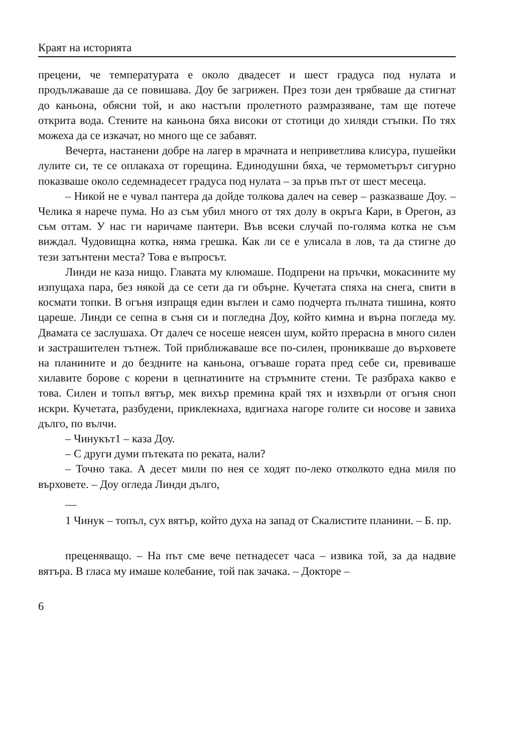Краят на историята
прецени, че температурата е около двадесет и шест градуса под нулата и продължаваше да се повишава. Доу бе загрижен. През този ден трябваше да стигнат до каньона, обясни той, и ако настъпи пролетното размразяване, там ще потече открита вода. Стените на каньона бяха високи от стотици до хиляди стъпки. По тях можеха да се изкачат, но много ще се забавят.
Вечерта, настанени добре на лагер в мрачната и неприветлива клисура, пушейки лулите си, те се оплакаха от горещина. Единодушни бяха, че термометърът сигурно показваше около седемнадесет градуса под нулата – за пръв път от шест месеца.
– Никой не е чувал пантера да дойде толкова далеч на север – разказваше Доу. – Челика я нарече пума. Но аз съм убил много от тях долу в окръга Кари, в Орегон, аз съм оттам. У нас ги наричаме пантери. Във всеки случай по-голяма котка не съм виждал. Чудовищна котка, няма грешка. Как ли се е улисала в лов, та да стигне до тези затънтени места? Това е въпросът.
Линди не каза нищо. Главата му клюмаше. Подпрени на пръчки, мокасините му изпущаха пара, без някой да се сети да ги обърне. Кучетата спяха на снега, свити в космати топки. В огъня изпращя един въглен и само подчерта пълната тишина, която цареше. Линди се сепна в съня си и погледна Доу, който кимна и върна погледа му. Двамата се заслушаха. От далеч се носеше неясен шум, който прерасна в много силен и застрашителен тътнеж. Той приближаваше все по-силен, проникваше до върховете на планините и до бездните на каньона, огъваше гората пред себе си, превиваше хилавите борове с корени в цепнатините на стръмните стени. Те разбраха какво е това. Силен и топъл вятър, мек вихър премина край тях и изхвърли от огъня сноп искри. Кучетата, разбудени, приклекнаха, вдигнаха нагоре голите си носове и завиха дълго, по вълчи.
– Чинукът1 – каза Доу.
– С други думи пътеката по реката, нали?
– Точно така. А десет мили по нея се ходят по-леко отколкото една миля по върховете. – Доу огледа Линди дълго,
—
1 Чинук – топъл, сух вятър, който духа на запад от Скалистите планини. – Б. пр.
преценяващо. – На път сме вече петнадесет часа – извика той, за да надвие вятъра. В гласа му имаше колебание, той пак зачака. – Докторе –
6